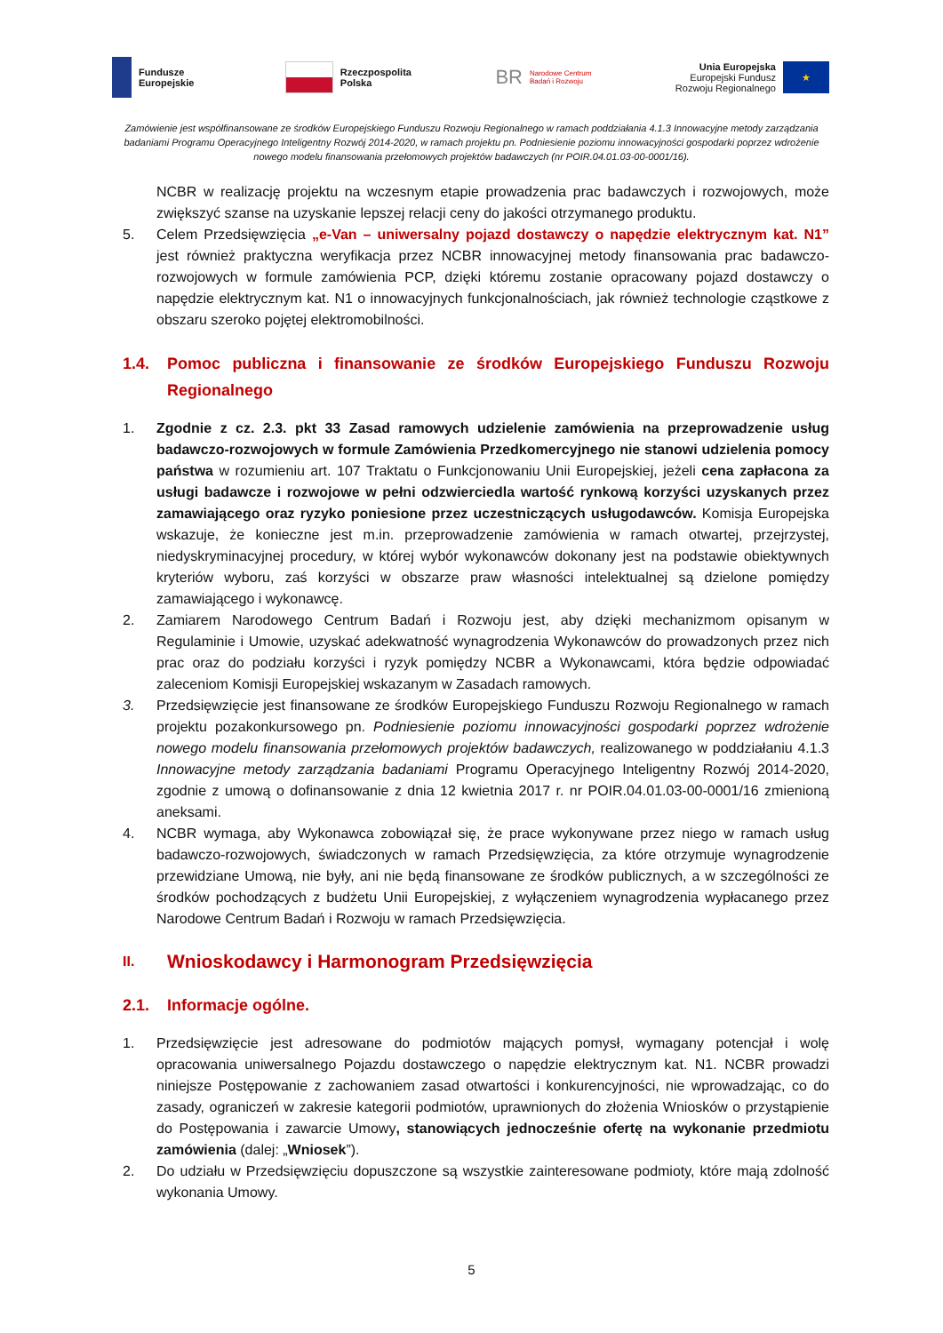Fundusze
Europejskie
Rzeczpospolita
Polska
BR Narodowe Centrum
Badań i Rozwoju
Unia Europejska
Europejski Fundusz
Rozwoju Regionalnego
★
Zamówienie jest współfinansowane ze środków Europejskiego Funduszu Rozwoju Regionalnego w ramach poddziałania 4.1.3 Innowacyjne metody zarządzania badaniami Programu Operacyjnego Inteligentny Rozwój 2014-2020, w ramach projektu pn. Podniesienie poziomu innowacyjności gospodarki poprzez wdrożenie nowego modelu finansowania przełomowych projektów badawczych (nr POIR.04.01.03-00-0001/16).
NCBR w realizację projektu na wczesnym etapie prowadzenia prac badawczych i rozwojowych, może zwiększyć szanse na uzyskanie lepszej relacji ceny do jakości otrzymanego produktu.
5. Celem Przedsięwzięcia „e-Van – uniwersalny pojazd dostawczy o napędzie elektrycznym kat. N1” jest również praktyczna weryfikacja przez NCBR innowacyjnej metody finansowania prac badawczo-rozwojowych w formule zamówienia PCP, dzięki któremu zostanie opracowany pojazd dostawczy o napędzie elektrycznym kat. N1 o innowacyjnych funkcjonalnościach, jak również technologie cząstkowe z obszaru szeroko pojętej elektromobilności.
1.4. Pomoc publiczna i finansowanie ze środków Europejskiego Funduszu Rozwoju Regionalnego
1. Zgodnie z cz. 2.3. pkt 33 Zasad ramowych udzielenie zamówienia na przeprowadzenie usług badawczo-rozwojowych w formule Zamówienia Przedkomercyjnego nie stanowi udzielenia pomocy państwa w rozumieniu art. 107 Traktatu o Funkcjonowaniu Unii Europejskiej, jeżeli cena zapłacona za usługi badawcze i rozwojowe w pełni odzwierciedla wartość rynkową korzyści uzyskanych przez zamawiającego oraz ryzyko poniesione przez uczestniczących usługodawców. Komisja Europejska wskazuje, że konieczne jest m.in. przeprowadzenie zamówienia w ramach otwartej, przejrzystej, niedyskryminacyjnej procedury, w której wybór wykonawców dokonany jest na podstawie obiektywnych kryteriów wyboru, zaś korzyści w obszarze praw własności intelektualnej są dzielone pomiędzy zamawiającego i wykonawcę.
2. Zamiarem Narodowego Centrum Badań i Rozwoju jest, aby dzięki mechanizmom opisanym w Regulaminie i Umowie, uzyskać adekwatność wynagrodzenia Wykonawców do prowadzonych przez nich prac oraz do podziału korzyści i ryzyk pomiędzy NCBR a Wykonawcami, która będzie odpowiadać zaleceniom Komisji Europejskiej wskazanym w Zasadach ramowych.
3. Przedsięwzięcie jest finansowane ze środków Europejskiego Funduszu Rozwoju Regionalnego w ramach projektu pozakonkursowego pn. Podniesienie poziomu innowacyjności gospodarki poprzez wdrożenie nowego modelu finansowania przełomowych projektów badawczych, realizowanego w poddziałaniu 4.1.3 Innowacyjne metody zarządzania badaniami Programu Operacyjnego Inteligentny Rozwój 2014-2020, zgodnie z umową o dofinansowanie z dnia 12 kwietnia 2017 r. nr POIR.04.01.03-00-0001/16 zmienioną aneksami.
4. NCBR wymaga, aby Wykonawca zobowiązał się, że prace wykonywane przez niego w ramach usług badawczo-rozwojowych, świadczonych w ramach Przedsięwzięcia, za które otrzymuje wynagrodzenie przewidziane Umową, nie były, ani nie będą finansowane ze środków publicznych, a w szczególności ze środków pochodzących z budżetu Unii Europejskiej, z wyłączeniem wynagrodzenia wypłacanego przez Narodowe Centrum Badań i Rozwoju w ramach Przedsięwzięcia.
II. Wnioskodawcy i Harmonogram Przedsięwzięcia
2.1. Informacje ogólne.
1. Przedsięwzięcie jest adresowane do podmiotów mających pomysł, wymagany potencjał i wolę opracowania uniwersalnego Pojazdu dostawczego o napędzie elektrycznym kat. N1. NCBR prowadzi niniejsze Postępowanie z zachowaniem zasad otwartości i konkurencyjności, nie wprowadzając, co do zasady, ograniczeń w zakresie kategorii podmiotów, uprawnionych do złożenia Wniosków o przystąpienie do Postępowania i zawarcie Umowy, stanowiących jednocześnie ofertę na wykonanie przedmiotu zamówienia (dalej: „Wniosek”).
2. Do udziału w Przedsięwzięciu dopuszczone są wszystkie zainteresowane podmioty, które mają zdolność wykonania Umowy.
5